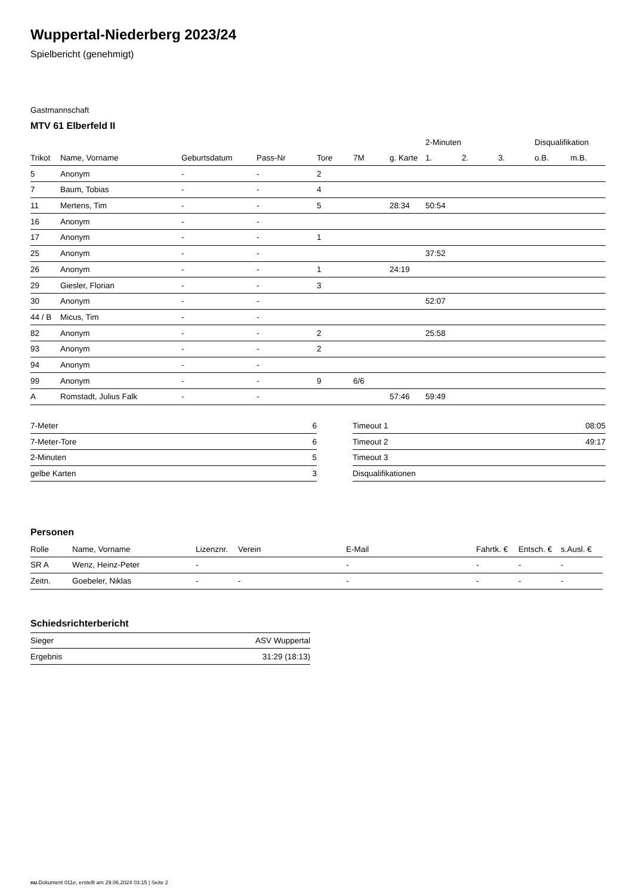Wuppertal-Niederberg 2023/24
Spielbericht (genehmigt)
Gastmannschaft
MTV 61 Elberfeld II
| | | | | | | | 2-Minuten | | | Disqualifikation | |
| --- | --- | --- | --- | --- | --- | --- | --- | --- | --- | --- | --- |
| Trikot | Name, Vorname | Geburtsdatum | Pass-Nr | Tore | 7M | g. Karte | 1. | 2. | 3. | o.B. | m.B. |
| 5 | Anonym | - | - | 2 | | | | | | | |
| 7 | Baum, Tobias | - | - | 4 | | | | | | | |
| 11 | Mertens, Tim | - | - | 5 | | 28:34 | 50:54 | | | | |
| 16 | Anonym | - | - | | | | | | | | |
| 17 | Anonym | - | - | 1 | | | | | | | |
| 25 | Anonym | - | - | | | | 37:52 | | | | |
| 26 | Anonym | - | - | 1 | | 24:19 | | | | | |
| 29 | Giesler, Florian | - | - | 3 | | | | | | | |
| 30 | Anonym | - | - | | | | 52:07 | | | | |
| 44 / B | Micus, Tim | - | - | | | | | | | | |
| 82 | Anonym | - | - | 2 | | | 25:58 | | | | |
| 93 | Anonym | - | - | 2 | | | | | | | |
| 94 | Anonym | - | - | | | | | | | | |
| 99 | Anonym | - | - | 9 | 6/6 | | | | | | |
| A | Romstadt, Julius Falk | - | - | | | 57:46 | 59:49 | | | | |
| 7-Meter | 6 |
| 7-Meter-Tore | 6 |
| 2-Minuten | 5 |
| gelbe Karten | 3 |
| Timeout 1 | 08:05 |
| Timeout 2 | 49:17 |
| Timeout 3 | |
| Disqualifikationen | |
Personen
| Rolle | Name, Vorname | Lizenznr. | Verein | E-Mail | Fahrtk. € | Entsch. € | s.Ausl. € |
| --- | --- | --- | --- | --- | --- | --- | --- |
| SR A | Wenz, Heinz-Peter | - | | - | - | - | - |
| Zeitn. | Goebeler, Niklas | - | - | - | - | - | - |
Schiedsrichterbericht
| Sieger | ASV Wuppertal |
| Ergebnis | 31:29 (18:13) |
nu.Dokument 011e, erstellt am 29.06.2024 03:15 | Seite 2